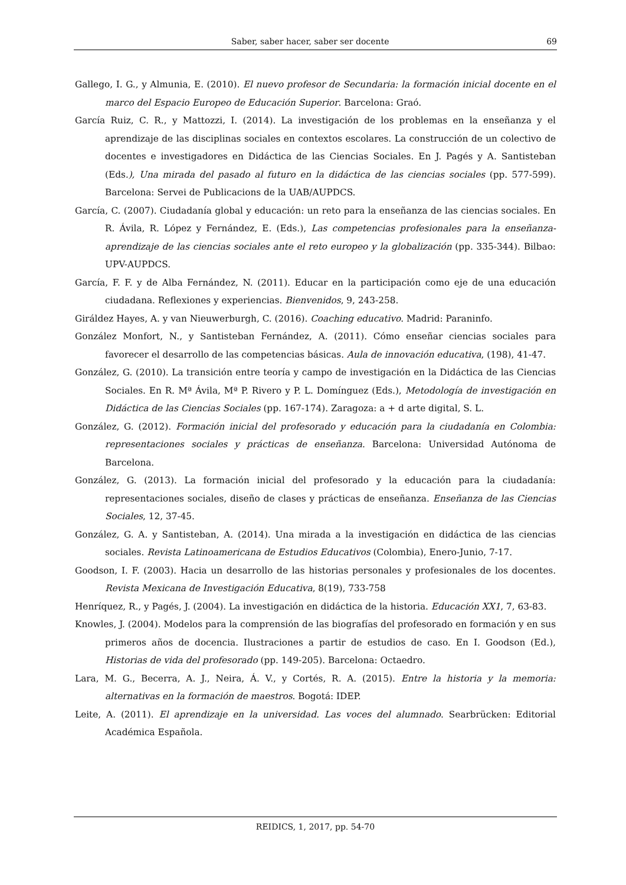Saber, saber hacer, saber ser docente 69
Gallego, I. G., y Almunia, E. (2010). El nuevo profesor de Secundaria: la formación inicial docente en el marco del Espacio Europeo de Educación Superior. Barcelona: Graó.
García Ruiz, C. R., y Mattozzi, I. (2014). La investigación de los problemas en la enseñanza y el aprendizaje de las disciplinas sociales en contextos escolares. La construcción de un colectivo de docentes e investigadores en Didáctica de las Ciencias Sociales. En J. Pagés y A. Santisteban (Eds.), Una mirada del pasado al futuro en la didáctica de las ciencias sociales (pp. 577-599). Barcelona: Servei de Publicacions de la UAB/AUPDCS.
García, C. (2007). Ciudadanía global y educación: un reto para la enseñanza de las ciencias sociales. En R. Ávila, R. López y Fernández, E. (Eds.), Las competencias profesionales para la enseñanza-aprendizaje de las ciencias sociales ante el reto europeo y la globalización (pp. 335-344). Bilbao: UPV-AUPDCS.
García, F. F. y de Alba Fernández, N. (2011). Educar en la participación como eje de una educación ciudadana. Reflexiones y experiencias. Bienvenidos, 9, 243-258.
Giráldez Hayes, A. y van Nieuwerburgh, C. (2016). Coaching educativo. Madrid: Paraninfo.
González Monfort, N., y Santisteban Fernández, A. (2011). Cómo enseñar ciencias sociales para favorecer el desarrollo de las competencias básicas. Aula de innovación educativa, (198), 41-47.
González, G. (2010). La transición entre teoría y campo de investigación en la Didáctica de las Ciencias Sociales. En R. Mª Ávila, Mª P. Rivero y P. L. Domínguez (Eds.), Metodología de investigación en Didáctica de las Ciencias Sociales (pp. 167-174). Zaragoza: a + d arte digital, S. L.
González, G. (2012). Formación inicial del profesorado y educación para la ciudadanía en Colombia: representaciones sociales y prácticas de enseñanza. Barcelona: Universidad Autónoma de Barcelona.
González, G. (2013). La formación inicial del profesorado y la educación para la ciudadanía: representaciones sociales, diseño de clases y prácticas de enseñanza. Enseñanza de las Ciencias Sociales, 12, 37-45.
González, G. A. y Santisteban, A. (2014). Una mirada a la investigación en didáctica de las ciencias sociales. Revista Latinoamericana de Estudios Educativos (Colombia), Enero-Junio, 7-17.
Goodson, I. F. (2003). Hacia un desarrollo de las historias personales y profesionales de los docentes. Revista Mexicana de Investigación Educativa, 8(19), 733-758
Henríquez, R., y Pagés, J. (2004). La investigación en didáctica de la historia. Educación XX1, 7, 63-83.
Knowles, J. (2004). Modelos para la comprensión de las biografías del profesorado en formación y en sus primeros años de docencia. Ilustraciones a partir de estudios de caso. En I. Goodson (Ed.), Historias de vida del profesorado (pp. 149-205). Barcelona: Octaedro.
Lara, M. G., Becerra, A. J., Neira, Á. V., y Cortés, R. A. (2015). Entre la historia y la memoria: alternativas en la formación de maestros. Bogotá: IDEP.
Leite, A. (2011). El aprendizaje en la universidad. Las voces del alumnado. Searbrücken: Editorial Académica Española.
REIDICS, 1, 2017, pp. 54-70